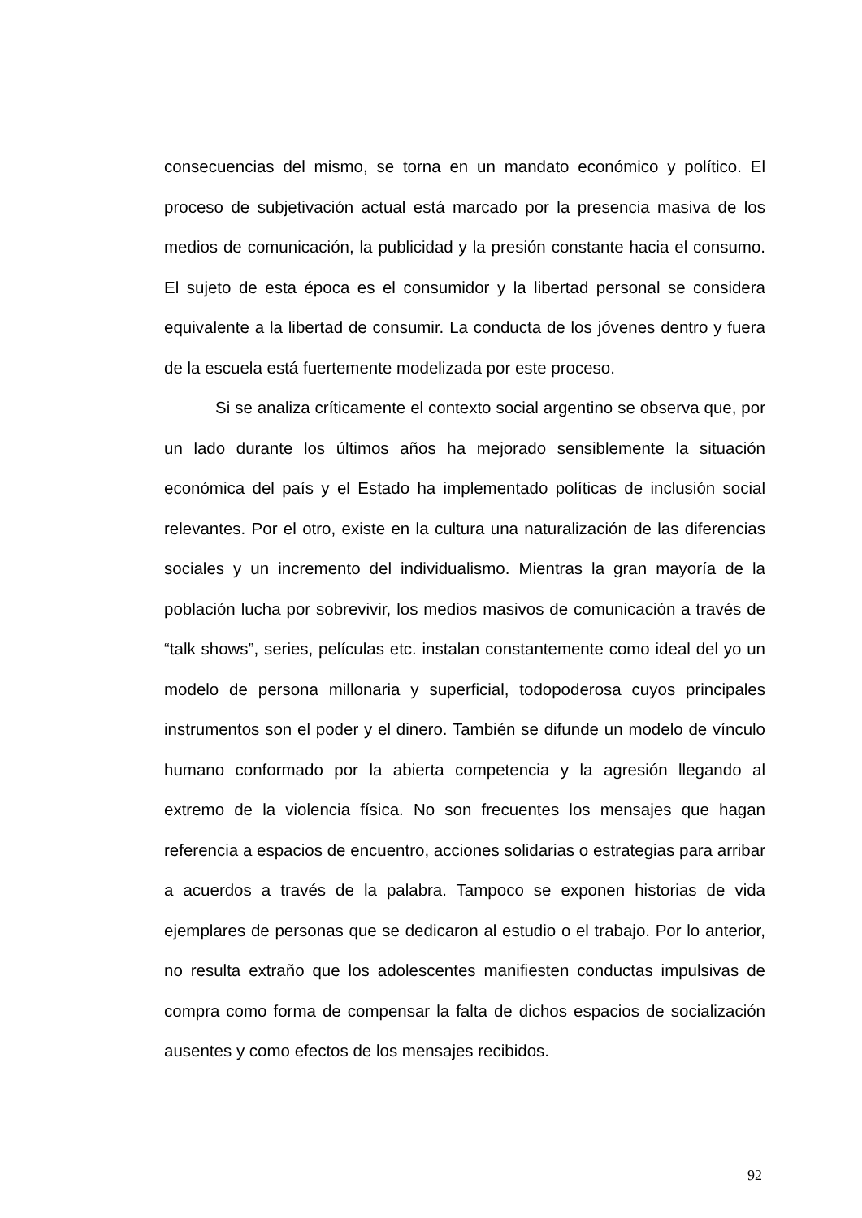consecuencias del mismo, se torna en un mandato económico y político. El proceso de subjetivación actual está marcado por la presencia masiva de los medios de comunicación, la publicidad y la presión constante hacia el consumo. El sujeto de esta época es el consumidor y la libertad personal se considera equivalente a la libertad de consumir. La conducta de los jóvenes dentro y fuera de la escuela está fuertemente modelizada por este proceso.
Si se analiza críticamente el contexto social argentino se observa que, por un lado durante los últimos años ha mejorado sensiblemente la situación económica del país y el Estado ha implementado políticas de inclusión social relevantes. Por el otro, existe en la cultura una naturalización de las diferencias sociales y un incremento del individualismo. Mientras la gran mayoría de la población lucha por sobrevivir, los medios masivos de comunicación a través de “talk shows”, series, películas etc. instalan constantemente como ideal del yo un modelo de persona millonaria y superficial, todopoderosa cuyos principales instrumentos son el poder y el dinero. También se difunde un modelo de vínculo humano conformado por la abierta competencia y la agresión llegando al extremo de la violencia física. No son frecuentes los mensajes que hagan referencia a espacios de encuentro, acciones solidarias o estrategias para arribar a acuerdos a través de la palabra. Tampoco se exponen historias de vida ejemplares de personas que se dedicaron al estudio o el trabajo. Por lo anterior, no resulta extraño que los adolescentes manifiesten conductas impulsivas de compra como forma de compensar la falta de dichos espacios de socialización ausentes y como efectos de los mensajes recibidos.
92